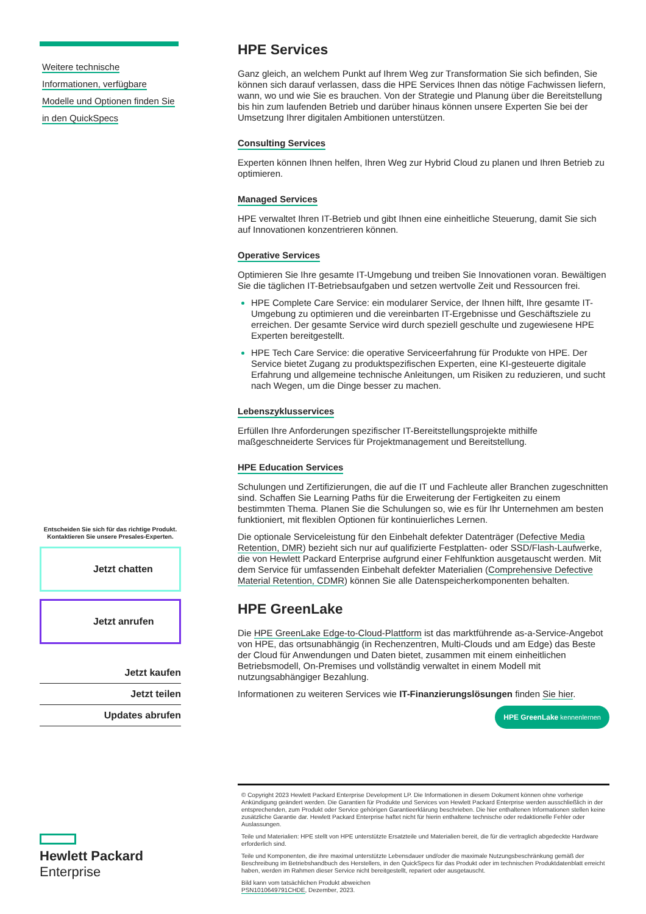Weitere technische
Informationen, verfügbare
Modelle und Optionen finden Sie
in den QuickSpecs
Entscheiden Sie sich für das richtige Produkt.
Kontaktieren Sie unsere Presales-Experten.
Jetzt chatten
Jetzt anrufen
Jetzt kaufen
Jetzt teilen
Updates abrufen
Hewlett Packard
Enterprise
HPE Services
Ganz gleich, an welchem Punkt auf Ihrem Weg zur Transformation Sie sich befinden, Sie können sich darauf verlassen, dass die HPE Services Ihnen das nötige Fachwissen liefern, wann, wo und wie Sie es brauchen. Von der Strategie und Planung über die Bereitstellung bis hin zum laufenden Betrieb und darüber hinaus können unsere Experten Sie bei der Umsetzung Ihrer digitalen Ambitionen unterstützen.
Consulting Services
Experten können Ihnen helfen, Ihren Weg zur Hybrid Cloud zu planen und Ihren Betrieb zu optimieren.
Managed Services
HPE verwaltet Ihren IT-Betrieb und gibt Ihnen eine einheitliche Steuerung, damit Sie sich auf Innovationen konzentrieren können.
Operative Services
Optimieren Sie Ihre gesamte IT-Umgebung und treiben Sie Innovationen voran. Bewältigen Sie die täglichen IT-Betriebsaufgaben und setzen wertvolle Zeit und Ressourcen frei.
HPE Complete Care Service: ein modularer Service, der Ihnen hilft, Ihre gesamte IT-Umgebung zu optimieren und die vereinbarten IT-Ergebnisse und Geschäftsziele zu erreichen. Der gesamte Service wird durch speziell geschulte und zugewiesene HPE Experten bereitgestellt.
HPE Tech Care Service: die operative Serviceerfahrung für Produkte von HPE. Der Service bietet Zugang zu produktspezifischen Experten, eine KI-gesteuerte digitale Erfahrung und allgemeine technische Anleitungen, um Risiken zu reduzieren, und sucht nach Wegen, um die Dinge besser zu machen.
Lebenszyklusservices
Erfüllen Ihre Anforderungen spezifischer IT-Bereitstellungsprojekte mithilfe maßgeschneiderte Services für Projektmanagement und Bereitstellung.
HPE Education Services
Schulungen und Zertifizierungen, die auf die IT und Fachleute aller Branchen zugeschnitten sind. Schaffen Sie Learning Paths für die Erweiterung der Fertigkeiten zu einem bestimmten Thema. Planen Sie die Schulungen so, wie es für Ihr Unternehmen am besten funktioniert, mit flexiblen Optionen für kontinuierliches Lernen.
Die optionale Serviceleistung für den Einbehalt defekter Datenträger (Defective Media Retention, DMR) bezieht sich nur auf qualifizierte Festplatten- oder SSD/Flash-Laufwerke, die von Hewlett Packard Enterprise aufgrund einer Fehlfunktion ausgetauscht werden. Mit dem Service für umfassenden Einbehalt defekter Materialien (Comprehensive Defective Material Retention, CDMR) können Sie alle Datenspeicherkomponenten behalten.
HPE GreenLake
Die HPE GreenLake Edge-to-Cloud-Plattform ist das marktführende as-a-Service-Angebot von HPE, das ortsunabhängig (in Rechenzentren, Multi-Clouds und am Edge) das Beste der Cloud für Anwendungen und Daten bietet, zusammen mit einem einheitlichen Betriebsmodell, On-Premises und vollständig verwaltet in einem Modell mit nutzungsabhängiger Bezahlung.
Informationen zu weiteren Services wie IT-Finanzierungslösungen finden Sie hier.
HPE GreenLake kennenlernen
© Copyright 2023 Hewlett Packard Enterprise Development LP. Die Informationen in diesem Dokument können ohne vorherige Ankündigung geändert werden. Die Garantien für Produkte und Services von Hewlett Packard Enterprise werden ausschließlich in der entsprechenden, zum Produkt oder Service gehörigen Garantieerklärung beschrieben. Die hier enthaltenen Informationen stellen keine zusätzliche Garantie dar. Hewlett Packard Enterprise haftet nicht für hierin enthaltene technische oder redaktionelle Fehler oder Auslassungen.
Teile und Materialien: HPE stellt von HPE unterstützte Ersatzteile und Materialien bereit, die für die vertraglich abgedeckte Hardware erforderlich sind.
Teile und Komponenten, die ihre maximal unterstützte Lebensdauer und/oder die maximale Nutzungsbeschränkung gemäß der Beschreibung im Betriebshandbuch des Herstellers, in den QuickSpecs für das Produkt oder im technischen Produktdatenblatt erreicht haben, werden im Rahmen dieser Service nicht bereitgestellt, repariert oder ausgetauscht.
Bild kann vom tatsächlichen Produkt abweichen
PSN1010649791CHDE, Dezember, 2023.